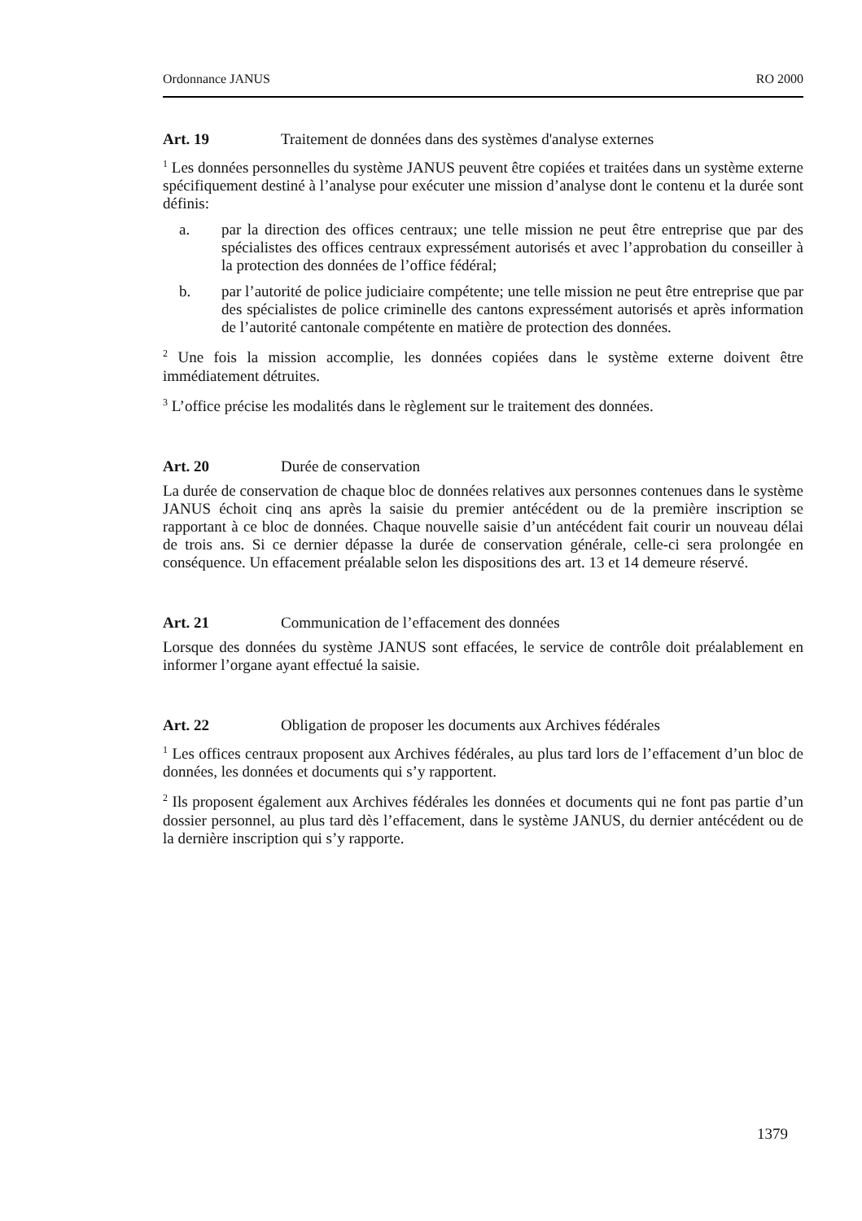Ordonnance JANUS RO 2000
Art. 19 Traitement de données dans des systèmes d'analyse externes
<sup>1</sup> Les données personnelles du système JANUS peuvent être copiées et traitées dans un système externe spécifiquement destiné à l’analyse pour exécuter une mission d’analyse dont le contenu et la durée sont définis:
a. par la direction des offices centraux; une telle mission ne peut être entreprise que par des spécialistes des offices centraux expressément autorisés et avec l’approbation du conseiller à la protection des données de l’office fédéral;
b. par l’autorité de police judiciaire compétente; une telle mission ne peut être entreprise que par des spécialistes de police criminelle des cantons expressément autorisés et après information de l’autorité cantonale compétente en matière de protection des données.
<sup>2</sup> Une fois la mission accomplie, les données copiées dans le système externe doivent être immédiatement détruites.
<sup>3</sup> L’office précise les modalités dans le règlement sur le traitement des données.
Art. 20 Durée de conservation
La durée de conservation de chaque bloc de données relatives aux personnes contenues dans le système JANUS échoit cinq ans après la saisie du premier antécédent ou de la première inscription se rapportant à ce bloc de données. Chaque nouvelle saisie d’un antécédent fait courir un nouveau délai de trois ans. Si ce dernier dépasse la durée de conservation générale, celle-ci sera prolongée en conséquence. Un effacement préalable selon les dispositions des art. 13 et 14 demeure réservé.
Art. 21 Communication de l’effacement des données
Lorsque des données du système JANUS sont effacées, le service de contrôle doit préalablement en informer l’organe ayant effectué la saisie.
Art. 22 Obligation de proposer les documents aux Archives fédérales
<sup>1</sup> Les offices centraux proposent aux Archives fédérales, au plus tard lors de l’effacement d’un bloc de données, les données et documents qui s’y rapportent.
<sup>2</sup> Ils proposent également aux Archives fédérales les données et documents qui ne font pas partie d’un dossier personnel, au plus tard dès l’effacement, dans le système JANUS, du dernier antécédent ou de la dernière inscription qui s’y rapporte.
1379